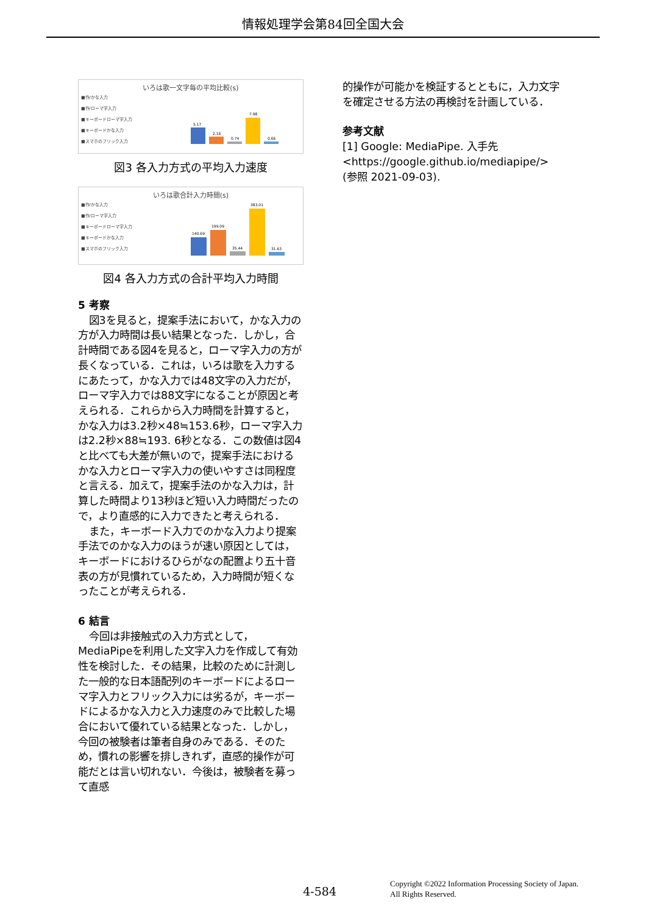情報処理学会第84回全国大会
いろは歌一文字毎の平均比較(s)
■作/かな入力
■作/ローマ字入力
■キーボードローマ字入力
■キーボードかな入力
■スマホのフリック入力
5.17
2.16
0.74
7.98
0.66
図3 各入力方式の平均入力速度
いろは歌合計入力時間(s)
■作/かな入力
■作/ローマ字入力
■キーボードローマ字入力
■キーボードかな入力
■スマホのフリック入力
140.69
199.09
35.44
383.01
31.63
図4 各入力方式の合計平均入力時間
5 考察
図3を見ると，提案手法において，かな入力の方が入力時間は長い結果となった．しかし，合計時間である図4を見ると，ローマ字入力の方が長くなっている．これは，いろは歌を入力するにあたって，かな入力では48文字の入力だが，ローマ字入力では88文字になることが原因と考えられる．これらから入力時間を計算すると，かな入力は3.2秒×48≒153.6秒，ローマ字入力は2.2秒×88≒193. 6秒となる．この数値は図4と比べても大差が無いので，提案手法におけるかな入力とローマ字入力の使いやすさは同程度と言える．加えて，提案手法のかな入力は，計算した時間より13秒ほど短い入力時間だったので，より直感的に入力できたと考えられる．
また，キーボード入力でのかな入力より提案手法でのかな入力のほうが速い原因としては，キーボードにおけるひらがなの配置より五十音表の方が見慣れているため，入力時間が短くなったことが考えられる．
6 結言
今回は非接触式の入力方式として，MediaPipeを利用した文字入力を作成して有効性を検討した．その結果，比較のために計測した一般的な日本語配列のキーボードによるローマ字入力とフリック入力には劣るが，キーボードによるかな入力と入力速度のみで比較した場合において優れている結果となった．しかし，今回の被験者は筆者自身のみである．そのため，慣れの影響を排しきれず，直感的操作が可能だとは言い切れない．今後は，被験者を募って直感
的操作が可能かを検証するとともに，入力文字を確定させる方法の再検討を計画している．
参考文献
[1] Google: MediaPipe. 入手先 <https://google.github.io/mediapipe/>(参照 2021-09-03).
4-584
Copyright ©2022 Information Processing Society of Japan.
All Rights Reserved.